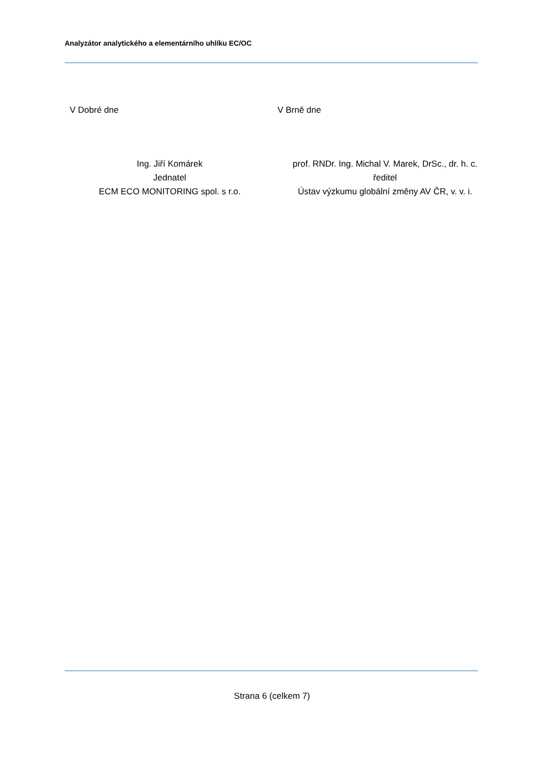Analyzátor analytického a elementárního uhlíku EC/OC
V Dobré dne V Brně dne
Ing. Jiří Komárek
Jednatel
ECM ECO MONITORING spol. s r.o.
prof. RNDr. Ing. Michal V. Marek, DrSc., dr. h. c.
ředitel
Ústav výzkumu globální změny AV ČR, v. v. i.
Strana 6 (celkem 7)